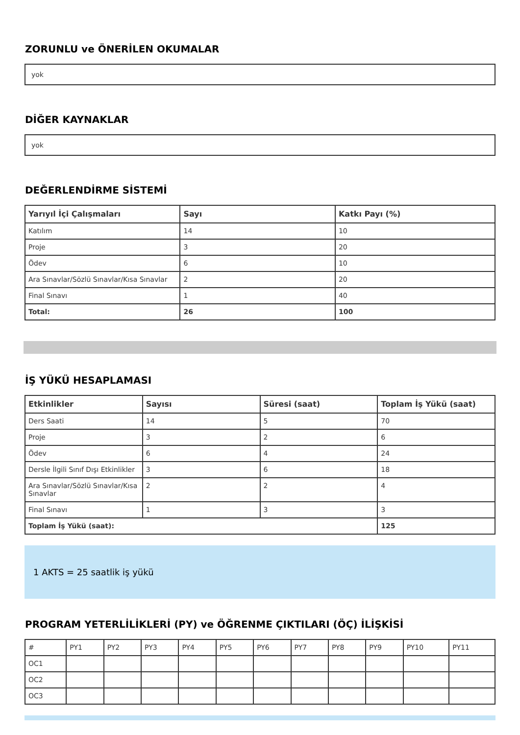ZORUNLU ve ÖNERİLEN OKUMALAR
yok
DİĞER KAYNAKLAR
yok
DEĞERLENDİRME SİSTEMİ
| Yarıyıl İçi Çalışmaları | Sayı | Katkı Payı (%) |
| --- | --- | --- |
| Katılım | 14 | 10 |
| Proje | 3 | 20 |
| Ödev | 6 | 10 |
| Ara Sınavlar/Sözlü Sınavlar/Kısa Sınavlar | 2 | 20 |
| Final Sınavı | 1 | 40 |
| Total: | 26 | 100 |
İŞ YÜKÜ HESAPLAMASI
| Etkinlikler | Sayısı | Süresi (saat) | Toplam İş Yükü (saat) |
| --- | --- | --- | --- |
| Ders Saati | 14 | 5 | 70 |
| Proje | 3 | 2 | 6 |
| Ödev | 6 | 4 | 24 |
| Dersle İlgili Sınıf Dışı Etkinlikler | 3 | 6 | 18 |
| Ara Sınavlar/Sözlü Sınavlar/Kısa Sınavlar | 2 | 2 | 4 |
| Final Sınavı | 1 | 3 | 3 |
| Toplam İş Yükü (saat): | | | 125 |
1 AKTS = 25 saatlik iş yükü
PROGRAM YETERLİLİKLERİ (PY) ve ÖĞRENME ÇIKTILARI (ÖÇ) İLİŞKİSİ
| # | PY1 | PY2 | PY3 | PY4 | PY5 | PY6 | PY7 | PY8 | PY9 | PY10 | PY11 |
| OC1 | | | | | | | | | | | |
| OC2 | | | | | | | | | | | |
| OC3 | | | | | | | | | | | |